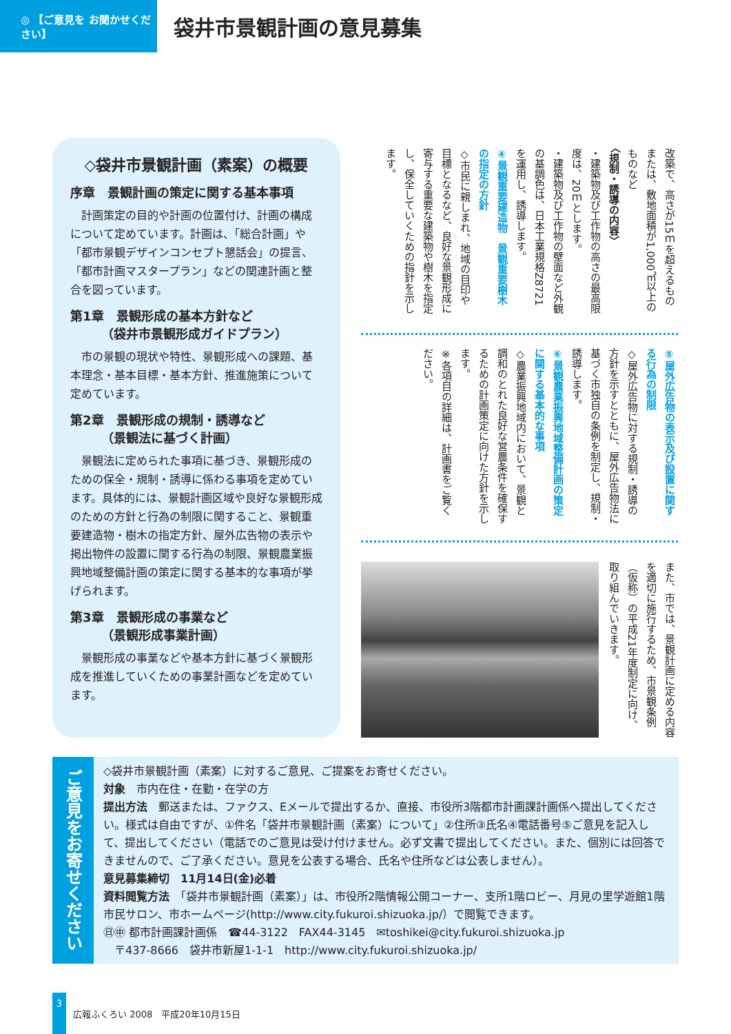◎ 【ご意見を お聞かせください】
袋井市景観計画の意見募集
◇袋井市景観計画（素案）の概要
序章　景観計画の策定に関する基本事項
計画策定の目的や計画の位置付け、計画の構成について定めています。計画は、「総合計画」や「都市景観デザインコンセプト懇話会」の提言、「都市計画マスタープラン」などの関連計画と整合を図っています。
第1章　景観形成の基本方針など
　　　（袋井市景観形成ガイドプラン）
市の景観の現状や特性、景観形成への課題、基本理念・基本目標・基本方針、推進施策について定めています。
第2章　景観形成の規制・誘導など
　　　（景観法に基づく計画）
景観法に定められた事項に基づき、景観形成のための保全・規制・誘導に係わる事項を定めています。具体的には、景観計画区域や良好な景観形成のための方針と行為の制限に関すること、景観重要建造物・樹木の指定方針、屋外広告物の表示や掲出物件の設置に関する行為の制限、景観農業振興地域整備計画の策定に関する基本的な事項が挙げられます。
第3章　景観形成の事業など
　　　（景観形成事業計画）
景観形成の事業などや基本方針に基づく景観形成を推進していくための事業計画などを定めています。
改築で、高さが15ｍを超えるものまたは、敷地面積が1,000㎡以上のものなど
〈規制・誘導の内容〉
・建築物及び工作物の高さの最高限度は、20ｍとします。
・建築物及び工作物の壁面など外観の基調色は、日本工業規格Z8721を運用し、誘導します。
④景観重要建造物　景観重要樹木の指定の方針
◇市民に親しまれ、地域の目印や目標となるなど、良好な景観形成に寄与する重要な建築物や樹木を指定し、保全していくための指針を示します。
⑤屋外広告物の表示及び設置に関する行為の制限
◇屋外広告物に対する規制・誘導の方針を示すとともに、屋外広告物法に基づく市独自の条例を制定し、規制・誘導します。
⑥景観農業振興地域整備計画の策定に関する基本的な事項
◇農業振興地域内において、景観と調和のとれた良好な営農条件を確保するための計画策定に向けた方針を示します。
※各項目の詳細は、計画書をご覧ください。
また、市では、景観計画に定める内容を適切に施行するため、市景観条例（仮称）の平成21年度制定に向け、取り組んでいきます。
ご意見をお寄せください
◇袋井市景観計画（素案）に対するご意見、ご提案をお寄せください。
対象　市内在住・在勤・在学の方
提出方法　郵送または、ファクス、Eメールで提出するか、直接、市役所3階都市計画課計画係へ提出してください。様式は自由ですが、①件名「袋井市景観計画（素案）について」②住所③氏名④電話番号⑤ご意見を記入して、提出してください（電話でのご意見は受け付けません。必ず文書で提出してください。また、個別には回答できませんので、ご了承ください。意見を公表する場合、氏名や住所などは公表しません）。
意見募集締切　11月14日(金)必着
資料閲覧方法　「袋井市景観計画（素案）」は、市役所2階情報公開コーナー、支所1階ロビー、月見の里学遊館1階市民サロン、市ホームページ(http://www.city.fukuroi.shizuoka.jp/）で閲覧できます。
㊐㊥ 都市計画課計画係　☎44-3122　FAX44-3145　✉toshikei@city.fukuroi.shizuoka.jp
　〒437-8666　袋井市新屋1-1-1　http://www.city.fukuroi.shizuoka.jp/
3
広報ふくろい 2008　平成20年10月15日